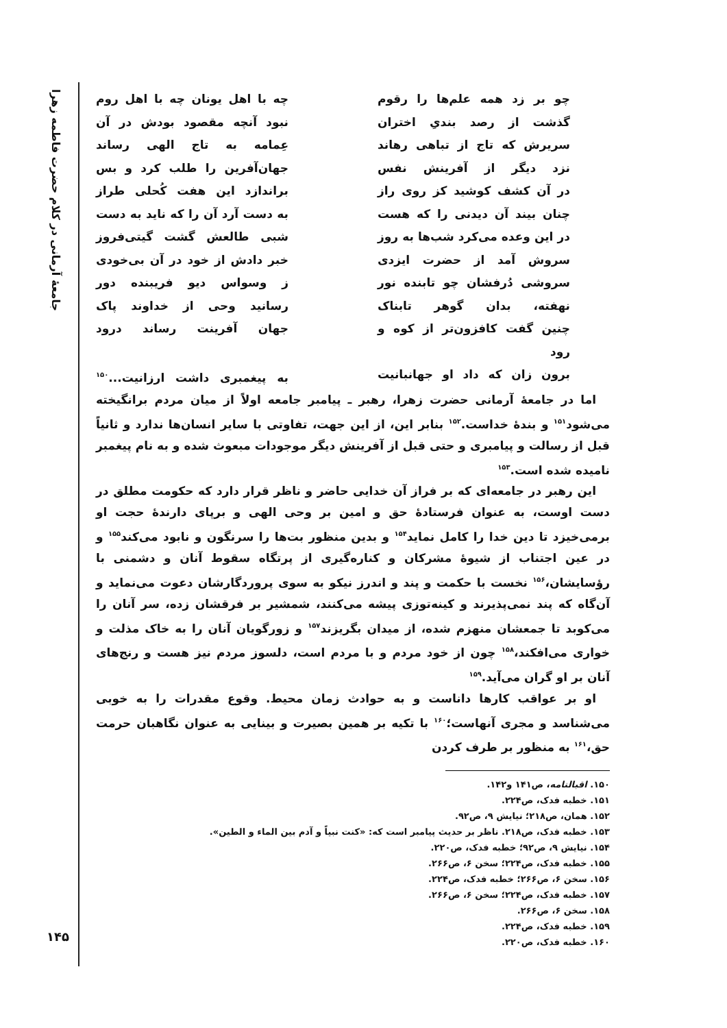جامعهٔ آرمانی در کلام حضرت فاطمه زهرا
چو بر زد همه علم‌ها را رقوم
چه با اهل یونان چه با اهل روم
گذشت از رصد بندیِ اختران
نبود آنچه مقصود بودش در آن
سریرش که تاج از تباهی رهاند
عِمامه به تاج الهی رساند
نزد دیگر از آفرینش نفس
جهان‌آفرین را طلب کرد و بس
در آن کشف کوشید کز روی راز
براندازد این هفت کُحلی طراز
چنان بیند آن دیدنی را که هست
به دست آرد آن را که ناید به دست
در این وعده می‌کرد شب‌ها به روز
شبی طالعش گشت گیتی‌فروز
سروش آمد از حضرت ایزدی
خبر دادش از خود در آن بی‌خودی
سروشی دُرفشان چو تابنده نور
ز وسواس دیو فریبنده دور
نهفته، بدان گوهر تابناک
رسانید وحی از خداوند پاک
چنین گفت کافزون‌تر از کوه و رود
جهان آفرینت رساند درود
برون زان که داد او جهانبانیت
به پیغمبری داشت ارزانیت...<sup>۱۵۰</sup>
اما در جامعهٔ آرمانی حضرت زهرا، رهبر ـ پیامبر جامعه اولاً از میان مردم برانگیخته می‌شود<sup>۱۵۱</sup> و بندهٔ خداست.<sup>۱۵۲</sup> بنابر این، از این جهت، تفاوتی با سایر انسان‌ها ندارد و ثانیاً قبل از رسالت و پیامبری و حتی قبل از آفرینش دیگر موجودات مبعوث شده و به نام پیغمبر نامیده شده است.<sup>۱۵۳</sup>
این رهبر در جامعه‌ای که بر فراز آن خدایی حاضر و ناظر قرار دارد که حکومت مطلق در دست اوست، به عنوان فرستادهٔ حق و امین بر وحی الهی و برپای دارندهٔ حجت او برمی‌خیزد تا دین خدا را کامل نماید<sup>۱۵۴</sup> و بدین منظور بت‌ها را سرنگون و نابود می‌کند<sup>۱۵۵</sup> و در عین اجتناب از شیوهٔ مشرکان و کناره‌گیری از پرتگاه سقوط آنان و دشمنی با رؤسایشان،<sup>۱۵۶</sup> نخست با حکمت و پند و اندرز نیکو به سوی پروردگارشان دعوت می‌نماید و آن‌گاه که پند نمی‌پذیرند و کینه‌توزی پیشه می‌کنند، شمشیر بر فرقشان زده، سر آنان را می‌کوبد تا جمعشان منهزم شده، از میدان بگریزند<sup>۱۵۷</sup> و زورگویان آنان را به خاک مذلت و خواری می‌افکند،<sup>۱۵۸</sup> چون از خود مردم و با مردم است، دلسوز مردم نیز هست و رنج‌های آنان بر او گران می‌آید.<sup>۱۵۹</sup>
او بر عواقب کارها داناست و به حوادث زمان محیط. وقوع مقدرات را به خوبی می‌شناسد و مجری آنهاست؛<sup>۱۶۰</sup> با تکیه بر همین بصیرت و بینایی به عنوان نگاهبان حرمت حق،<sup>۱۶۱</sup> به منظور بر طرف کردن
۱۵۰. اقبالنامه، ص۱۴۱ و۱۴۲.
۱۵۱. خطبه فدک، ص۲۲۴.
۱۵۲. همان، ص۲۱۸؛ نیایش ۹، ص۹۲.
۱۵۳. خطبه فدک، ص۲۱۸. ناظر بر حدیث پیامبر است که: «کنت نبیاً و آدم بین الماء و الطین».
۱۵۴. نیایش ۹، ص۹۲؛ خطبه فدک، ص۲۲۰.
۱۵۵. خطبه فدک، ص۲۲۴؛ سخن ۶، ص۲۶۶.
۱۵۶. سخن ۶، ص۲۶۶؛ خطبه فدک، ص۲۲۴.
۱۵۷. خطبه فدک، ص۲۲۴؛ سخن ۶، ص۲۶۶.
۱۵۸. سخن ۶، ص۲۶۶.
۱۵۹. خطبه فدک، ص۲۲۴.
۱۶۰. خطبه فدک، ص۲۲۰.
۱۴۵